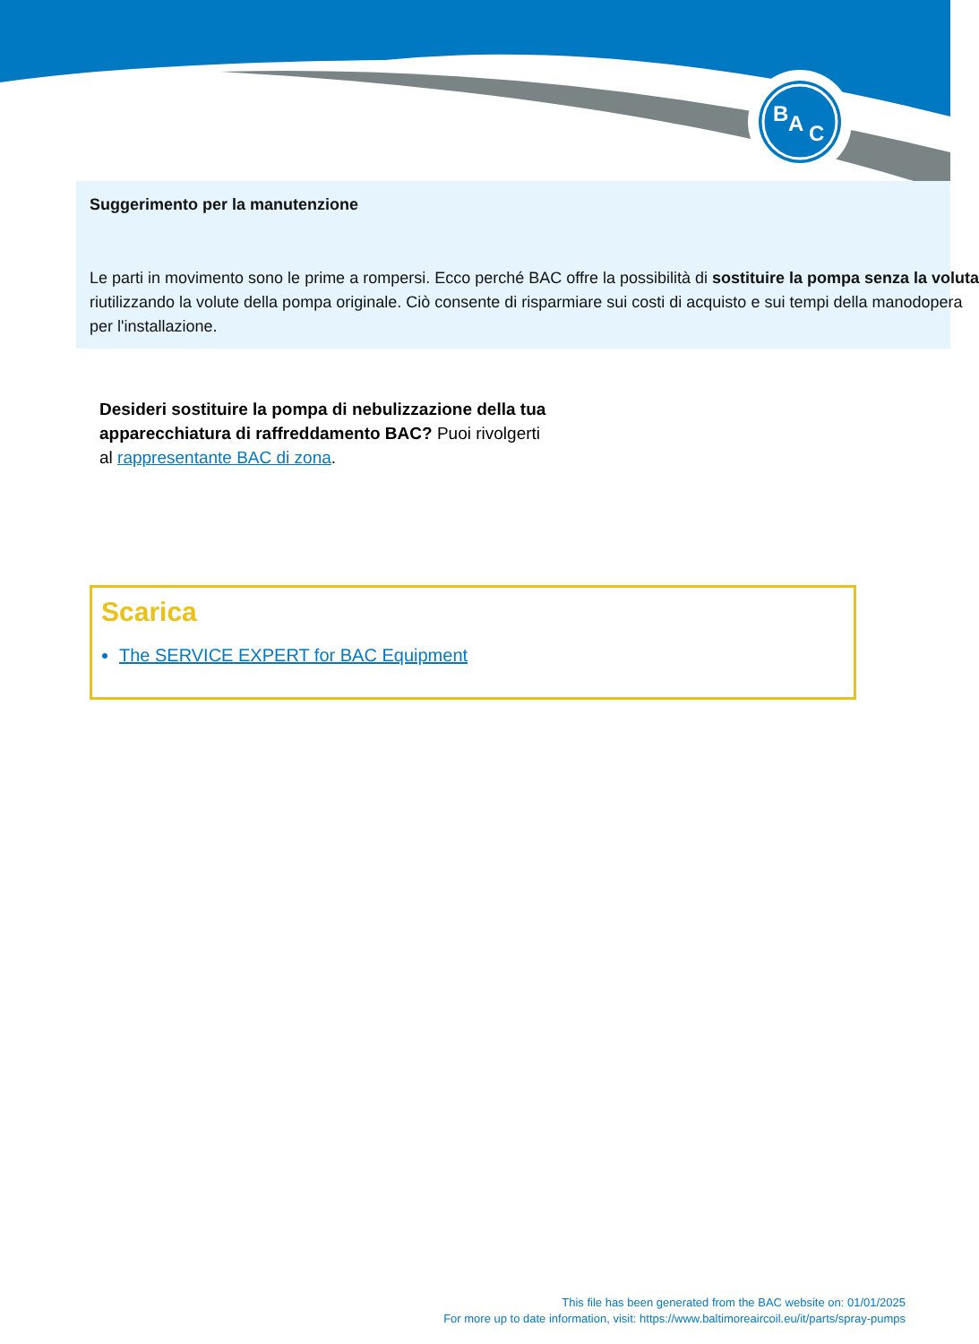B
A
C
Suggerimento per la manutenzione
Le parti in movimento sono le prime a rompersi. Ecco perché BAC offre la possibilità di sostituire la pompa senza la voluta
riutilizzando la volute della pompa originale. Ciò consente di risparmiare sui costi di acquisto e sui tempi della manodopera
per l'installazione.
Desideri sostituire la pompa di nebulizzazione della tua apparecchiatura di raffreddamento BAC? Puoi rivolgerti al rappresentante BAC di zona.
Scarica
The SERVICE EXPERT for BAC Equipment
This file has been generated from the BAC website on: 01/01/2025
For more up to date information, visit: https://www.baltimoreaircoil.eu/it/parts/spray-pumps